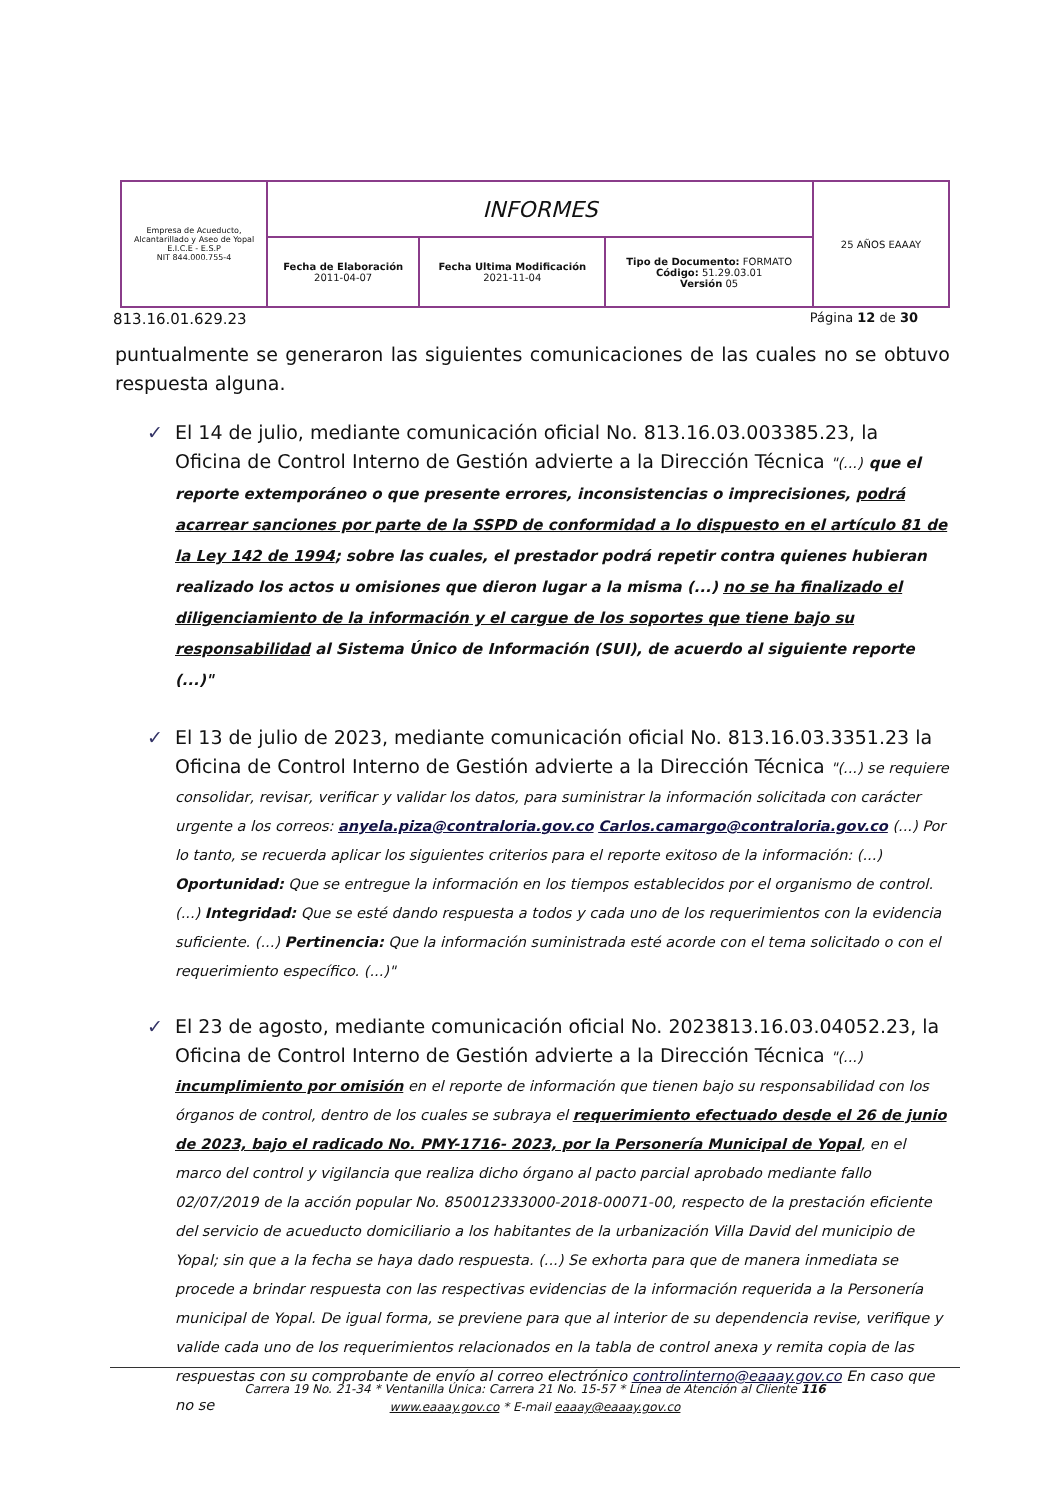| Empresa de Acueducto, Alcantarillado y Aseo de Yopal E.I.C.E - E.S.P NIT 844.000.755-4 | INFORMES | | | 25 AÑOS EAAAY |
| | Fecha de Elaboración 2011-04-07 | Fecha Ultima Modificación 2021-11-04 | Tipo de Documento: FORMATO Código: 51.29.03.01 Versión 05 | |
813.16.01.629.23 Página 12 de 30
puntualmente se generaron las siguientes comunicaciones de las cuales no se obtuvo respuesta alguna.
✓ El 14 de julio, mediante comunicación oficial No. 813.16.03.003385.23, la Oficina de Control Interno de Gestión advierte a la Dirección Técnica "(...) que el reporte extemporáneo o que presente errores, inconsistencias o imprecisiones, podrá acarrear sanciones por parte de la SSPD de conformidad a lo dispuesto en el artículo 81 de la Ley 142 de 1994; sobre las cuales, el prestador podrá repetir contra quienes hubieran realizado los actos u omisiones que dieron lugar a la misma (...) no se ha finalizado el diligenciamiento de la información y el cargue de los soportes que tiene bajo su responsabilidad al Sistema Único de Información (SUI), de acuerdo al siguiente reporte (...)"
✓ El 13 de julio de 2023, mediante comunicación oficial No. 813.16.03.3351.23 la Oficina de Control Interno de Gestión advierte a la Dirección Técnica "(...) se requiere consolidar, revisar, verificar y validar los datos, para suministrar la información solicitada con carácter urgente a los correos: anyela.piza@contraloria.gov.co Carlos.camargo@contraloria.gov.co (...) Por lo tanto, se recuerda aplicar los siguientes criterios para el reporte exitoso de la información: (...) Oportunidad: Que se entregue la información en los tiempos establecidos por el organismo de control. (...) Integridad: Que se esté dando respuesta a todos y cada uno de los requerimientos con la evidencia suficiente. (...) Pertinencia: Que la información suministrada esté acorde con el tema solicitado o con el requerimiento específico. (...)"
✓ El 23 de agosto, mediante comunicación oficial No. 2023813.16.03.04052.23, la Oficina de Control Interno de Gestión advierte a la Dirección Técnica "(...) incumplimiento por omisión en el reporte de información que tienen bajo su responsabilidad con los órganos de control, dentro de los cuales se subraya el requerimiento efectuado desde el 26 de junio de 2023, bajo el radicado No. PMY-1716- 2023, por la Personería Municipal de Yopal, en el marco del control y vigilancia que realiza dicho órgano al pacto parcial aprobado mediante fallo 02/07/2019 de la acción popular No. 850012333000-2018-00071-00, respecto de la prestación eficiente del servicio de acueducto domiciliario a los habitantes de la urbanización Villa David del municipio de Yopal; sin que a la fecha se haya dado respuesta. (...) Se exhorta para que de manera inmediata se procede a brindar respuesta con las respectivas evidencias de la información requerida a la Personería municipal de Yopal. De igual forma, se previene para que al interior de su dependencia revise, verifique y valide cada uno de los requerimientos relacionados en la tabla de control anexa y remita copia de las respuestas con su comprobante de envío al correo electrónico controlinterno@eaaay.gov.co En caso que no se
Carrera 19 No. 21-34 * Ventanilla Única: Carrera 21 No. 15-57 * Línea de Atención al Cliente 116
www.eaaay.gov.co * E-mail eaaay@eaaay.gov.co